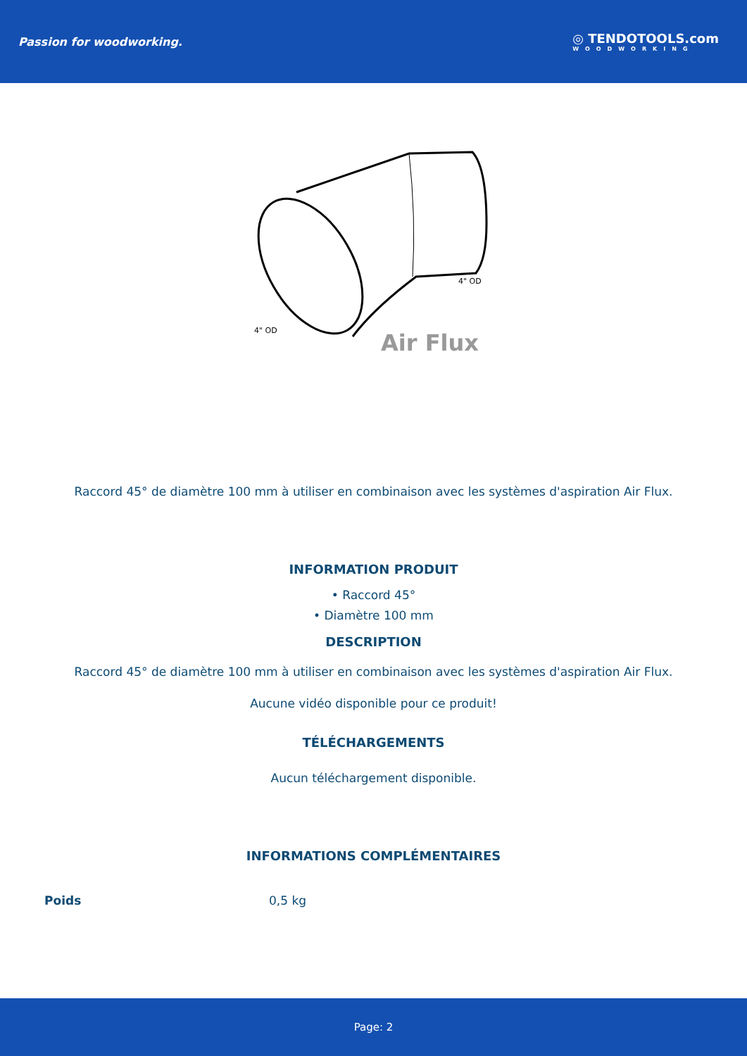Passion for woodworking. ◎ TENDOTOOLS.com
WOODWORKING
4" OD
4" OD
Air Flux
Raccord 45° de diamètre 100 mm à utiliser en combinaison avec les systèmes d'aspiration Air Flux.
INFORMATION PRODUIT
• Raccord 45°
• Diamètre 100 mm
DESCRIPTION
Raccord 45° de diamètre 100 mm à utiliser en combinaison avec les systèmes d'aspiration Air Flux.
Aucune vidéo disponible pour ce produit!
TÉLÉCHARGEMENTS
Aucun téléchargement disponible.
INFORMATIONS COMPLÉMENTAIRES
| Poids | 0,5 kg |
Page: 2